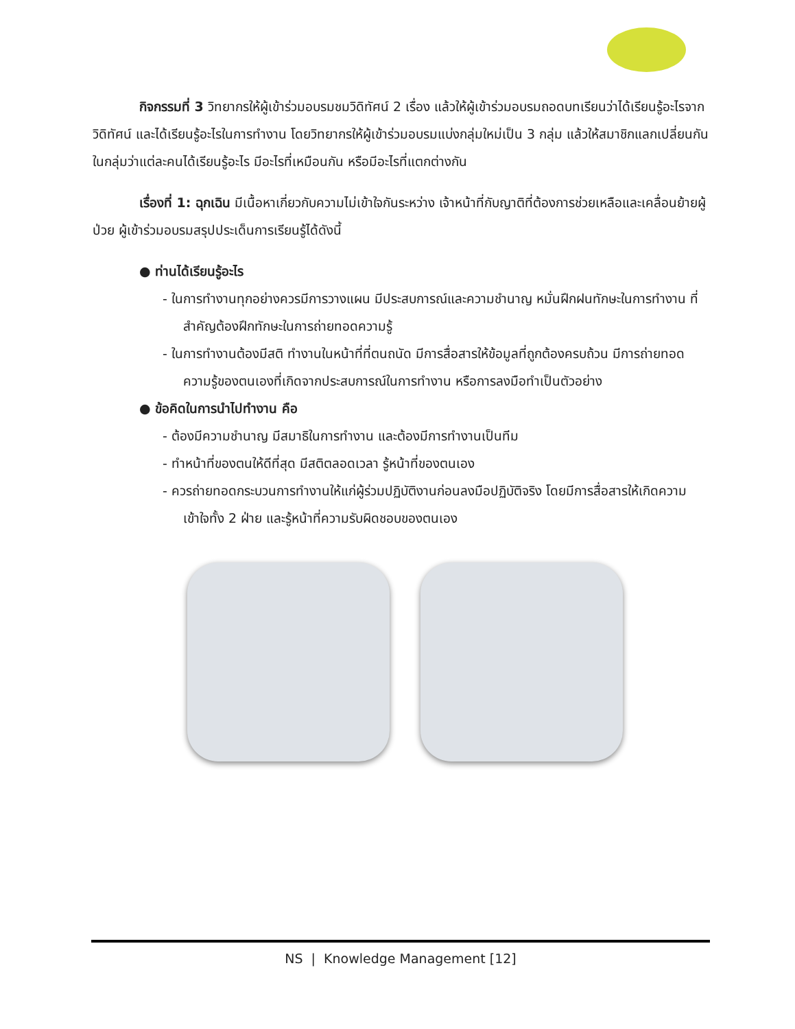กิจกรรมที่ 3 วิทยากรให้ผู้เข้าร่วมอบรมชมวิดิทัศน์ 2 เรื่อง แล้วให้ผู้เข้าร่วมอบรมถอดบทเรียนว่าได้เรียนรู้อะไรจากวิดิทัศน์ และได้เรียนรู้อะไรในการทำงาน โดยวิทยากรให้ผู้เข้าร่วมอบรมแบ่งกลุ่มใหม่เป็น 3 กลุ่ม แล้วให้สมาชิกแลกเปลี่ยนกันในกลุ่มว่าแต่ละคนได้เรียนรู้อะไร มีอะไรที่เหมือนกัน หรือมีอะไรที่แตกต่างกัน
เรื่องที่ 1: ฉุกเฉิน มีเนื้อหาเกี่ยวกับความไม่เข้าใจกันระหว่าง เจ้าหน้าที่กับญาติที่ต้องการช่วยเหลือและเคลื่อนย้ายผู้ป่วย ผู้เข้าร่วมอบรมสรุปประเด็นการเรียนรู้ได้ดังนี้
● ท่านได้เรียนรู้อะไร
- ในการทำงานทุกอย่างควรมีการวางแผน มีประสบการณ์และความชำนาญ หมั่นฝึกฝนทักษะในการทำงาน ที่สำคัญต้องฝึกทักษะในการถ่ายทอดความรู้
- ในการทำงานต้องมีสติ ทำงานในหน้าที่ที่ตนถนัด มีการสื่อสารให้ข้อมูลที่ถูกต้องครบถ้วน มีการถ่ายทอดความรู้ของตนเองที่เกิดจากประสบการณ์ในการทำงาน หรือการลงมือทำเป็นตัวอย่าง
● ข้อคิดในการนำไปทำงาน คือ
- ต้องมีความชำนาญ มีสมาธิในการทำงาน และต้องมีการทำงานเป็นทีม
- ทำหน้าที่ของตนให้ดีที่สุด มีสติตลอดเวลา รู้หน้าที่ของตนเอง
- ควรถ่ายทอดกระบวนการทำงานให้แก่ผู้ร่วมปฏิบัติงานก่อนลงมือปฏิบัติจริง โดยมีการสื่อสารให้เกิดความเข้าใจทั้ง 2 ฝ่าย และรู้หน้าที่ความรับผิดชอบของตนเอง
NS | Knowledge Management [12]